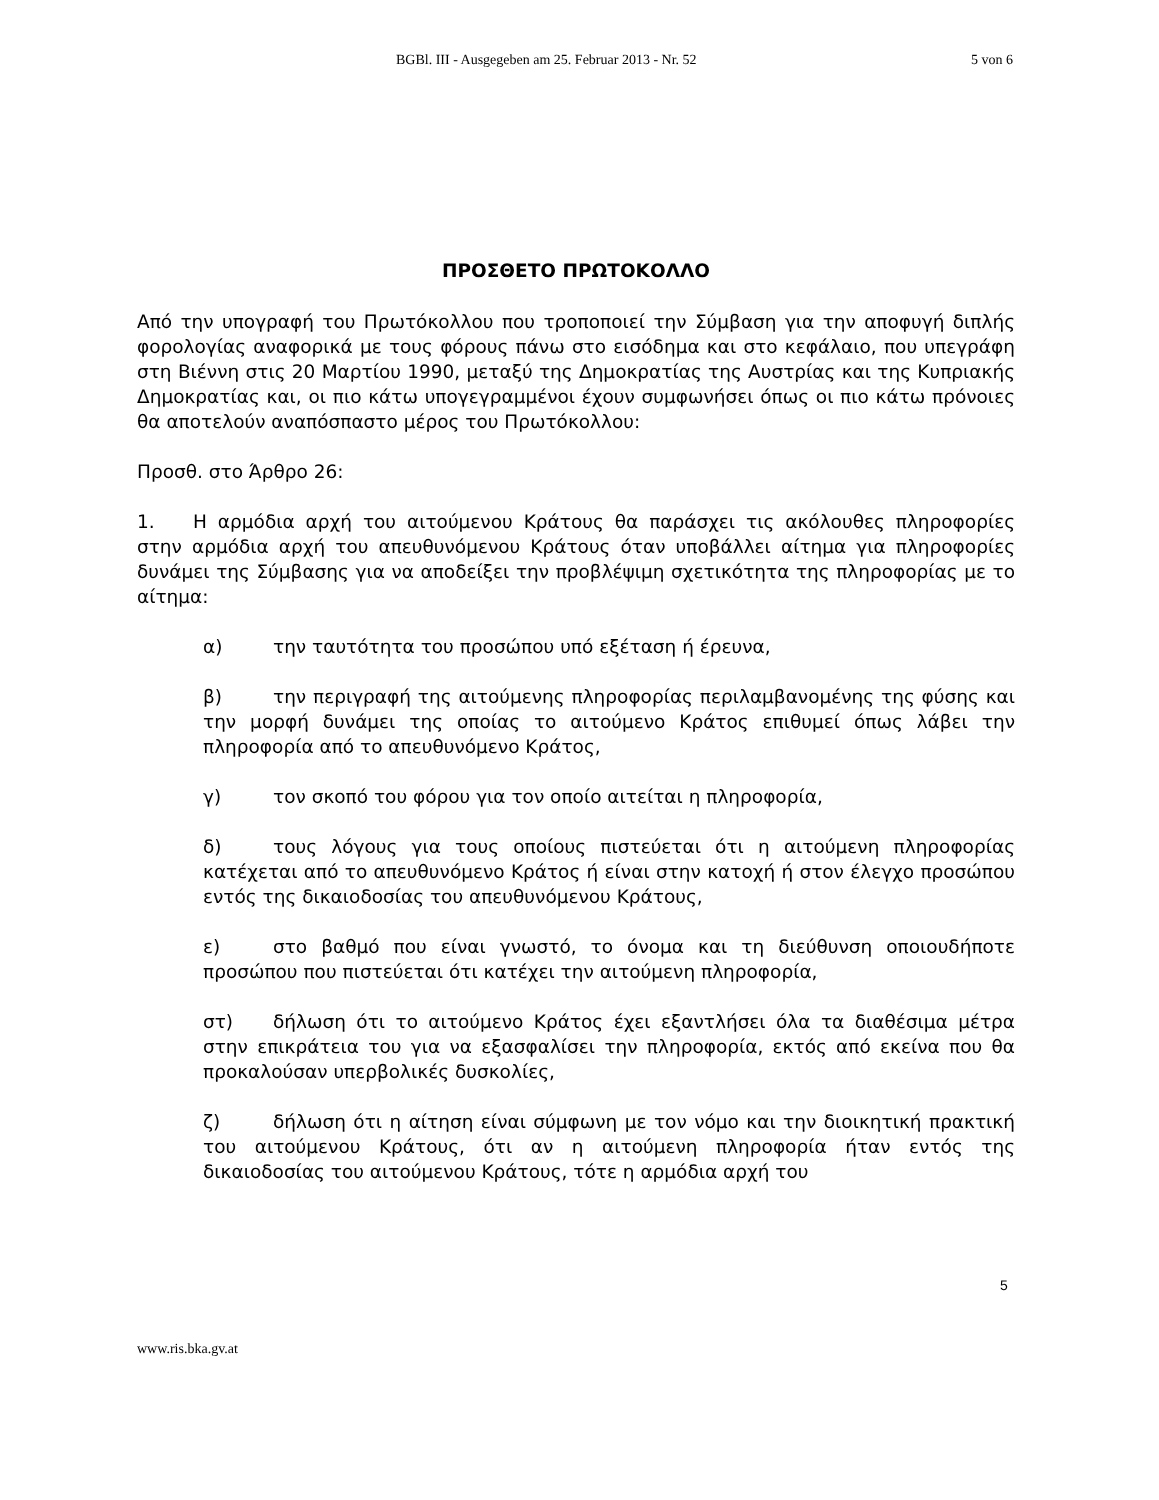BGBl. III - Ausgegeben am 25. Februar 2013 - Nr. 52
5 von 6
ΠΡΟΣΘΕΤΟ ΠΡΩΤΟΚΟΛΛΟ
Από την υπογραφή του Πρωτόκολλου που τροποποιεί την Σύμβαση για την αποφυγή διπλής φορολογίας αναφορικά με τους φόρους πάνω στο εισόδημα και στο κεφάλαιο, που υπεγράφη στη Βιέννη στις 20 Μαρτίου 1990, μεταξύ της Δημοκρατίας της Αυστρίας και της Κυπριακής Δημοκρατίας και, οι πιο κάτω υπογεγραμμένοι έχουν συμφωνήσει όπως οι πιο κάτω πρόνοιες θα αποτελούν αναπόσπαστο μέρος του Πρωτόκολλου:
Προσθ. στο Άρθρο 26:
1. Η αρμόδια αρχή του αιτούμενου Κράτους θα παράσχει τις ακόλουθες πληροφορίες στην αρμόδια αρχή του απευθυνόμενου Κράτους όταν υποβάλλει αίτημα για πληροφορίες δυνάμει της Σύμβασης για να αποδείξει την προβλέψιμη σχετικότητα της πληροφορίας με το αίτημα:
α) την ταυτότητα του προσώπου υπό εξέταση ή έρευνα,
β) την περιγραφή της αιτούμενης πληροφορίας περιλαμβανομένης της φύσης και την μορφή δυνάμει της οποίας το αιτούμενο Κράτος επιθυμεί όπως λάβει την πληροφορία από το απευθυνόμενο Κράτος,
γ) τον σκοπό του φόρου για τον οποίο αιτείται η πληροφορία,
δ) τους λόγους για τους οποίους πιστεύεται ότι η αιτούμενη πληροφορίας κατέχεται από το απευθυνόμενο Κράτος ή είναι στην κατοχή ή στον έλεγχο προσώπου εντός της δικαιοδοσίας του απευθυνόμενου Κράτους,
ε) στο βαθμό που είναι γνωστό, το όνομα και τη διεύθυνση οποιουδήποτε προσώπου που πιστεύεται ότι κατέχει την αιτούμενη πληροφορία,
στ) δήλωση ότι το αιτούμενο Κράτος έχει εξαντλήσει όλα τα διαθέσιμα μέτρα στην επικράτεια του για να εξασφαλίσει την πληροφορία, εκτός από εκείνα που θα προκαλούσαν υπερβολικές δυσκολίες,
ζ) δήλωση ότι η αίτηση είναι σύμφωνη με τον νόμο και την διοικητική πρακτική του αιτούμενου Κράτους, ότι αν η αιτούμενη πληροφορία ήταν εντός της δικαιοδοσίας του αιτούμενου Κράτους, τότε η αρμόδια αρχή του
5
www.ris.bka.gv.at